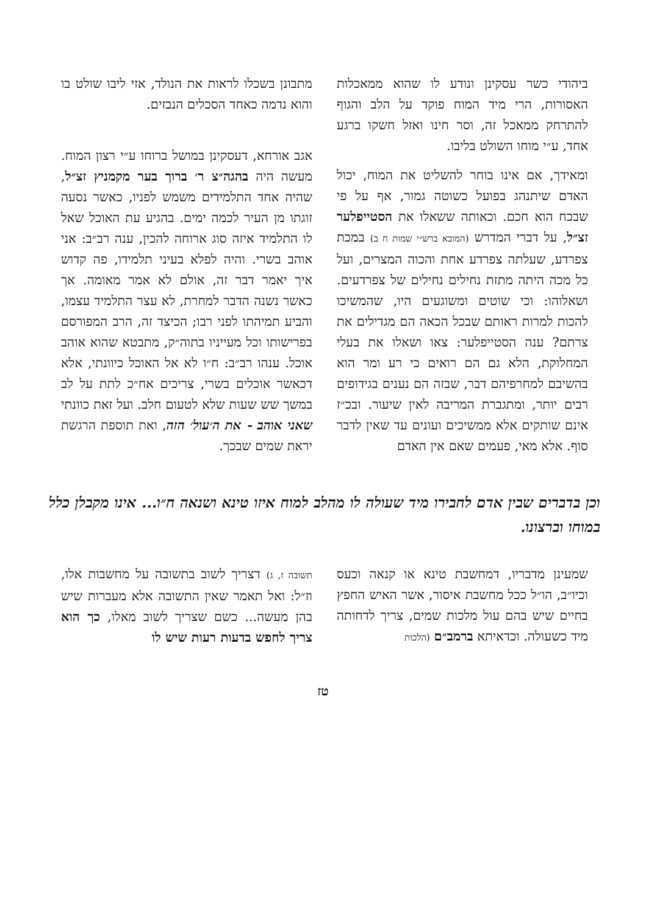ביהודי כשר עסקינן ונודע לו שהוא ממאכלות האסורות, הרי מיד המוח פוקד על הלב והגוף להתרחק ממאכל זה, וסר חינו ואזל חשקו ברגע אחד, ע״י מוחו השולט בליבו.
ומאידך, אם אינו בוחר להשליט את המוח, יכול האדם שיתנהג בפועל כשוטה גמור, אף על פי שבכח הוא חכם. וכאותה ששאלו את הסטייפלער זצ״ל, על דברי המדרש (המובא ברש״י שמות ח ב) במכת צפרדע, שעלתה צפרדע אחת והכוה המצרים, ועל כל מכה היתה מתזת נחילים נחילים של צפרדעים. ושאלוהו: וכי שוטים ומשוגעים היו, שהמשיכו להכות למרות ראותם שבכל הכאה הם מגדילים את צרתם? ענה הסטייפלער: צאו ושאלו את בעלי המחלוקת, הלא גם הם רואים כי רע ומר הוא בהשיבם למחרפיהם דבר, שבזה הם נענים בגידופים רבים יותר, ומתגברת המריבה לאין שיעור. ובכ״ז אינם שותקים אלא ממשיכים ועונים עד שאין לדבר סוף. אלא מאי, פעמים שאם אין האדם
מתבונן בשכלו לראות את הנולד, אזי ליבו שולט בו והוא נדמה כאחד הסכלים הנבזים.
אגב אורחא, דעסקינן במושל ברוחו ע״י רצון המוח. מעשה היה בהגה״צ ר׳ ברוך בער מקמניץ זצ״ל, שהיה אחד התלמידים משמש לפניו, כאשר נסעה זוגתו מן העיר לכמה ימים. בהגיע עת האוכל שאל לו התלמיד איזה סוג ארוחה להכין, ענה רב״ב: אני אוהב בשרי. והיה לפלא בעיני תלמידו, פה קדוש איך יאמר דבר זה, אולם לא אמר מאומה. אך כאשר נשנה הדבר למחרת, לא עצר התלמיד עצמו, והביע תמיהתו לפני רבו; הכיצד זה, הרב המפורסם בפרישותו וכל מעייניו בתוה״ק, מתבטא שהוא אוהב אוכל. ענהו רב״ב: ח״ו לא אל האוכל כיוונתי, אלא דכאשר אוכלים בשרי, צריכים אח״כ לתת על לב במשך שש שעות שלא לטעום חלב. ועל זאת כוונתי שאני אוהב - את ה׳עול׳ הזה, ואת תוספת הרגשת יראת שמים שבכך.
וכן בדברים שבין אדם לחבירו מיד שעולה לו מהלב למוח איזו טינא ושנאה ח״ו... אינו מקבלן כלל במוחו וברצונו.
שמעינן מדבריו, דמחשבת טינא או קנאה וכעס וכיו״ב, הו״ל ככל מחשבת איסור, אשר האיש החפץ בחיים שיש בהם עול מלכות שמים, צריך לדחותה מיד כשעולה. וכדאיתא ברמב״ם (הלכות
תשובה ז, ג) דצריך לשוב בתשובה על מחשבות אלו, וז״ל: ואל תאמר שאין התשובה אלא מעברות שיש בהן מעשה... כשם שצריך לשוב מאלו, כך הוא צריך לחפש בדעות רעות שיש לו
טז